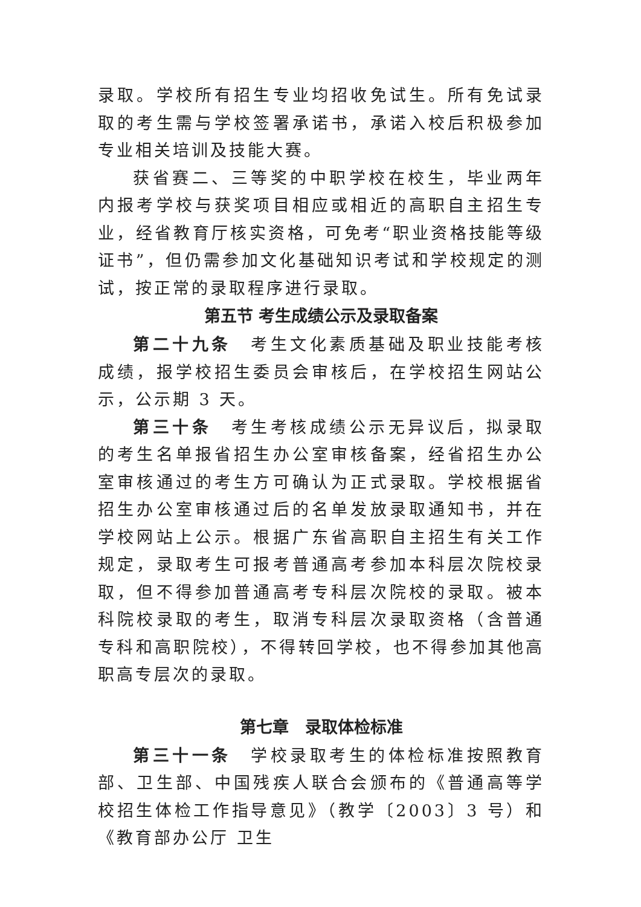录取。学校所有招生专业均招收免试生。所有免试录取的考生需与学校签署承诺书，承诺入校后积极参加专业相关培训及技能大赛。
获省赛二、三等奖的中职学校在校生，毕业两年内报考学校与获奖项目相应或相近的高职自主招生专业，经省教育厅核实资格，可免考“职业资格技能等级证书”，但仍需参加文化基础知识考试和学校规定的测试，按正常的录取程序进行录取。
第五节 考生成绩公示及录取备案
第二十九条　考生文化素质基础及职业技能考核成绩，报学校招生委员会审核后，在学校招生网站公示，公示期 3 天。
第三十条　考生考核成绩公示无异议后，拟录取的考生名单报省招生办公室审核备案，经省招生办公室审核通过的考生方可确认为正式录取。学校根据省招生办公室审核通过后的名单发放录取通知书，并在学校网站上公示。根据广东省高职自主招生有关工作规定，录取考生可报考普通高考参加本科层次院校录取，但不得参加普通高考专科层次院校的录取。被本科院校录取的考生，取消专科层次录取资格（含普通专科和高职院校），不得转回学校，也不得参加其他高职高专层次的录取。
第七章　录取体检标准
第三十一条　学校录取考生的体检标准按照教育部、卫生部、中国残疾人联合会颁布的《普通高等学校招生体检工作指导意见》（教学〔2003〕3 号）和《教育部办公厅 卫生